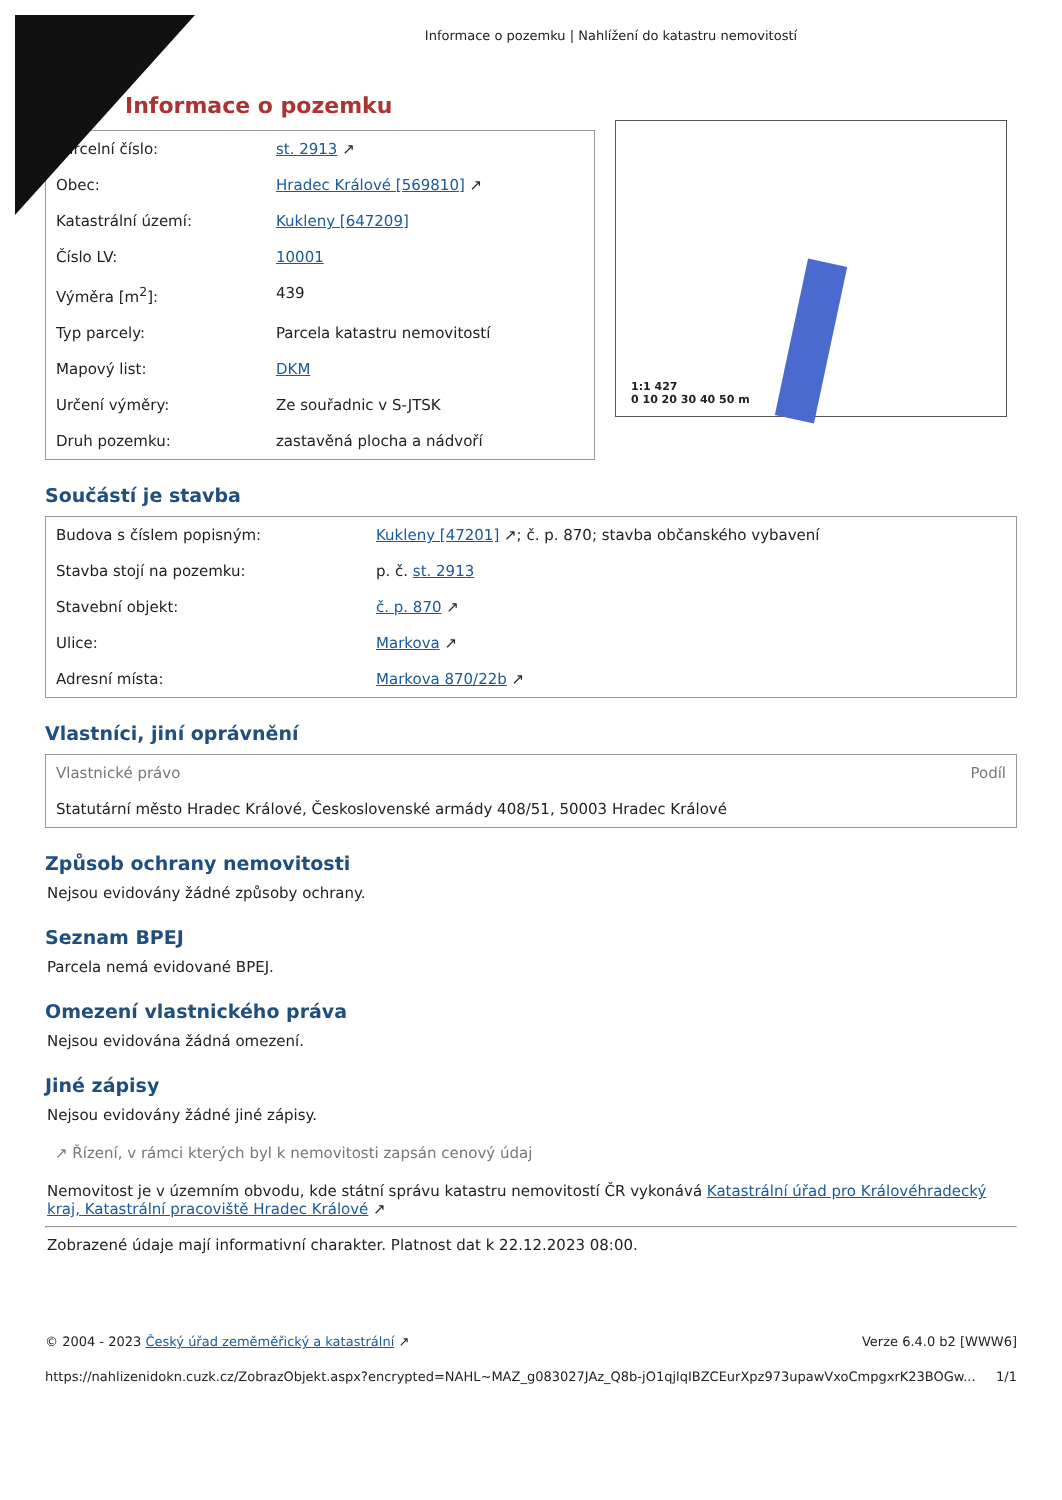Informace o pozemku | Nahlížení do katastru nemovitostí
Informace o pozemku
| Parcelní číslo: | st. 2913 ↗ |
| Obec: | Hradec Králové [569810] ↗ |
| Katastrální území: | Kukleny [647209] |
| Číslo LV: | 10001 |
| Výměra [m<sup>2</sup>]: | 439 |
| Typ parcely: | Parcela katastru nemovitostí |
| Mapový list: | DKM |
| Určení výměry: | Ze souřadnic v S-JTSK |
| Druh pozemku: | zastavěná plocha a nádvoří |
1:1 427
0 10 20 30 40 50 m
Součástí je stavba
| Budova s číslem popisným: | Kukleny [47201] ↗; č. p. 870; stavba občanského vybavení |
| Stavba stojí na pozemku: | p. č. st. 2913 |
| Stavební objekt: | č. p. 870 ↗ |
| Ulice: | Markova ↗ |
| Adresní místa: | Markova 870/22b ↗ |
Vlastníci, jiní oprávnění
| Vlastnické právo | Podíl |
| --- | --- |
| Statutární město Hradec Králové, Československé armády 408/51, 50003 Hradec Králové | |
Způsob ochrany nemovitosti
Nejsou evidovány žádné způsoby ochrany.
Seznam BPEJ
Parcela nemá evidované BPEJ.
Omezení vlastnického práva
Nejsou evidována žádná omezení.
Jiné zápisy
Nejsou evidovány žádné jiné zápisy.
↗ Řízení, v rámci kterých byl k nemovitosti zapsán cenový údaj
Nemovitost je v územním obvodu, kde státní správu katastru nemovitostí ČR vykonává Katastrální úřad pro Královéhradecký kraj, Katastrální pracoviště Hradec Králové ↗
Zobrazené údaje mají informativní charakter. Platnost dat k 22.12.2023 08:00.
© 2004 - 2023 Český úřad zeměměřický a katastrální ↗ Verze 6.4.0 b2 [WWW6]
https://nahlizenidokn.cuzk.cz/ZobrazObjekt.aspx?encrypted=NAHL~MAZ_g083027JAz_Q8b-jO1qjlqIBZCEurXpz973upawVxoCmpgxrK23BOGw... 1/1